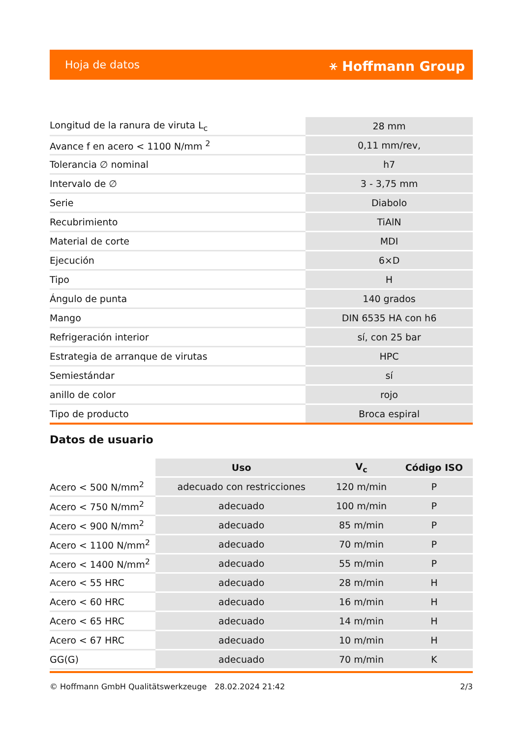Hoja de datos ⚹ Hoffmann Group
| Longitud de la ranura de viruta L<sub>c</sub> | 28 mm |
| Avance f en acero < 1100 N/mm <sup>2</sup> | 0,11 mm/rev, |
| Tolerancia ∅ nominal | h7 |
| Intervalo de ∅ | 3 - 3,75 mm |
| Serie | Diabolo |
| Recubrimiento | TiAlN |
| Material de corte | MDI |
| Ejecución | 6×D |
| Tipo | H |
| Ángulo de punta | 140 grados |
| Mango | DIN 6535 HA con h6 |
| Refrigeración interior | sí, con 25 bar |
| Estrategia de arranque de virutas | HPC |
| Semiestándar | sí |
| anillo de color | rojo |
| Tipo de producto | Broca espiral |
Datos de usuario
| | Uso | V<sub>c</sub> | Código ISO |
| --- | --- | --- | --- |
| Acero < 500 N/mm<sup>2</sup> | adecuado con restricciones | 120 m/min | P |
| Acero < 750 N/mm<sup>2</sup> | adecuado | 100 m/min | P |
| Acero < 900 N/mm<sup>2</sup> | adecuado | 85 m/min | P |
| Acero < 1100 N/mm<sup>2</sup> | adecuado | 70 m/min | P |
| Acero < 1400 N/mm<sup>2</sup> | adecuado | 55 m/min | P |
| Acero < 55 HRC | adecuado | 28 m/min | H |
| Acero < 60 HRC | adecuado | 16 m/min | H |
| Acero < 65 HRC | adecuado | 14 m/min | H |
| Acero < 67 HRC | adecuado | 10 m/min | H |
| GG(G) | adecuado | 70 m/min | K |
© Hoffmann GmbH Qualitätswerkzeuge 28.02.2024 21:42 2/3